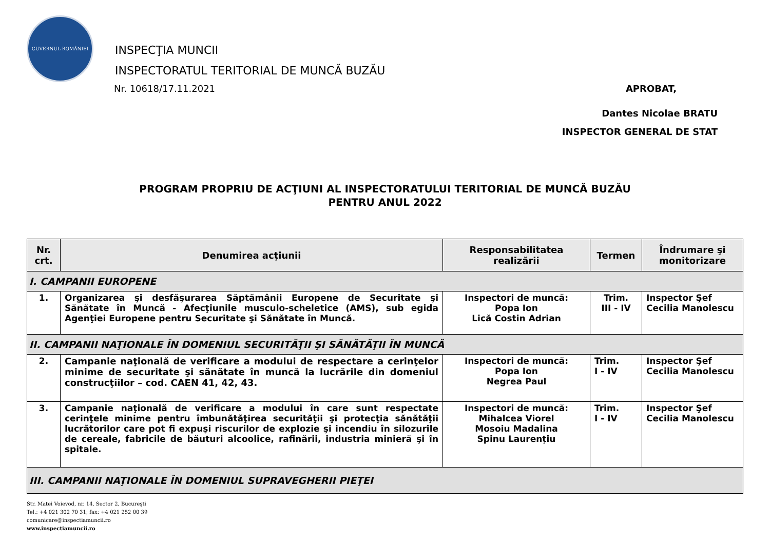GUVERNUL ROMÂNIEI
INSPECŢIA MUNCII
INSPECTORATUL TERITORIAL DE MUNCĂ BUZĂU
Nr. 10618/17.11.2021 APROBAT,
Dantes Nicolae BRATU
INSPECTOR GENERAL DE STAT
PROGRAM PROPRIU DE ACŢIUNI AL INSPECTORATULUI TERITORIAL DE MUNCĂ BUZĂU
PENTRU ANUL 2022
| Nr. crt. | Denumirea acţiunii | Responsabilitatea realizării | Termen | Îndrumare şi monitorizare |
| --- | --- | --- | --- | --- |
| I. CAMPANII EUROPENE | | | | |
| 1. | Organizarea şi desfăşurarea Săptămânii Europene de Securitate şi Sănătate în Muncă - Afecţiunile musculo-scheletice (AMS), sub egida Agenţiei Europene pentru Securitate şi Sănătate în Muncă. | Inspectori de muncă: Popa Ion Lică Costin Adrian | Trim. III - IV | Inspector Şef Cecilia Manolescu |
| II. CAMPANII NAŢIONALE ÎN DOMENIUL SECURITĂŢII ŞI SĂNĂTĂŢII ÎN MUNCĂ | | | | |
| 2. | Campanie naţională de verificare a modului de respectare a cerinţelor minime de securitate şi sănătate în muncă la lucrările din domeniul construcţiilor – cod. CAEN 41, 42, 43. | Inspectori de muncă: Popa Ion Negrea Paul | Trim. I - IV | Inspector Şef Cecilia Manolescu |
| 3. | Campanie naţională de verificare a modului în care sunt respectate cerinţele minime pentru îmbunătăţirea securităţii şi protecţia sănătăţii lucrătorilor care pot fi expuşi riscurilor de explozie şi incendiu în silozurile de cereale, fabricile de băuturi alcoolice, rafinării, industria minieră şi în spitale. | Inspectori de muncă: Mihalcea Viorel Mosoiu Madalina Spinu Laurenţiu | Trim. I - IV | Inspector Şef Cecilia Manolescu |
| III. CAMPANII NAŢIONALE ÎN DOMENIUL SUPRAVEGHERII PIEŢEI | | | | |
Str. Matei Voievod, nr. 14, Sector 2, Bucureşti
Tel.: +4 021 302 70 31; fax: +4 021 252 00 39
comunicare@inspectiamuncii.ro
www.inspectiamuncii.ro